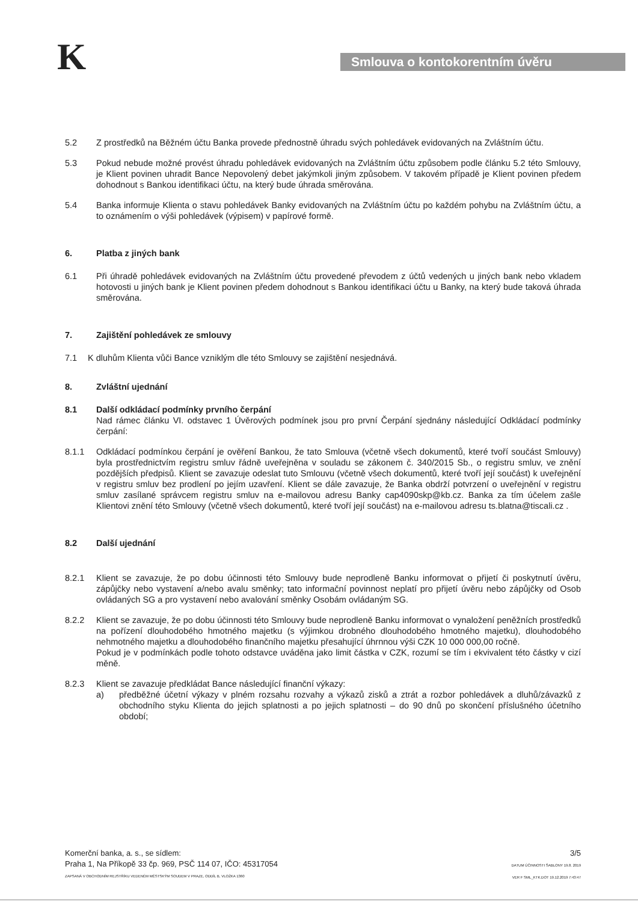K Smlouva o kontokorentním úvěru
5.2 Z prostředků na Běžném účtu Banka provede přednostně úhradu svých pohledávek evidovaných na Zvláštním účtu.
5.3 Pokud nebude možné provést úhradu pohledávek evidovaných na Zvláštním účtu způsobem podle článku 5.2 této Smlouvy, je Klient povinen uhradit Bance Nepovolený debet jakýmkoli jiným způsobem. V takovém případě je Klient povinen předem dohodnout s Bankou identifikaci účtu, na který bude úhrada směrována.
5.4 Banka informuje Klienta o stavu pohledávek Banky evidovaných na Zvláštním účtu po každém pohybu na Zvláštním účtu, a to oznámením o výši pohledávek (výpisem) v papírové formě.
6. Platba z jiných bank
6.1 Při úhradě pohledávek evidovaných na Zvláštním účtu provedené převodem z účtů vedených u jiných bank nebo vkladem hotovosti u jiných bank je Klient povinen předem dohodnout s Bankou identifikaci účtu u Banky, na který bude taková úhrada směrována.
7. Zajištění pohledávek ze smlouvy
7.1 K dluhům Klienta vůči Bance vzniklým dle této Smlouvy se zajištění nesjednává.
8. Zvláštní ujednání
8.1 Další odkládací podmínky prvního čerpání
Nad rámec článku VI. odstavec 1 Úvěrových podmínek jsou pro první Čerpání sjednány následující Odkládací podmínky čerpání:
8.1.1 Odkládací podmínkou čerpání je ověření Bankou, že tato Smlouva (včetně všech dokumentů, které tvoří součást Smlouvy) byla prostřednictvím registru smluv řádně uveřejněna v souladu se zákonem č. 340/2015 Sb., o registru smluv, ve znění pozdějších předpisů. Klient se zavazuje odeslat tuto Smlouvu (včetně všech dokumentů, které tvoří její součást) k uveřejnění v registru smluv bez prodlení po jejím uzavření. Klient se dále zavazuje, že Banka obdrží potvrzení o uveřejnění v registru smluv zasílané správcem registru smluv na e-mailovou adresu Banky cap4090skp@kb.cz. Banka za tím účelem zašle Klientovi znění této Smlouvy (včetně všech dokumentů, které tvoří její součást) na e-mailovou adresu ts.blatna@tiscali.cz .
8.2 Další ujednání
8.2.1 Klient se zavazuje, že po dobu účinnosti této Smlouvy bude neprodleně Banku informovat o přijetí či poskytnutí úvěru, zápůjčky nebo vystavení a/nebo avalu směnky; tato informační povinnost neplatí pro přijetí úvěru nebo zápůjčky od Osob ovládaných SG a pro vystavení nebo avalování směnky Osobám ovládaným SG.
8.2.2 Klient se zavazuje, že po dobu účinnosti této Smlouvy bude neprodleně Banku informovat o vynaložení peněžních prostředků na pořízení dlouhodobého hmotného majetku (s výjimkou drobného dlouhodobého hmotného majetku), dlouhodobého nehmotného majetku a dlouhodobého finančního majetku přesahující úhrnnou výši CZK 10 000 000,00 ročně.
Pokud je v podmínkách podle tohoto odstavce uváděna jako limit částka v CZK, rozumí se tím i ekvivalent této částky v cizí měně.
8.2.3 Klient se zavazuje předkládat Bance následující finanční výkazy:
a) předběžné účetní výkazy v plném rozsahu rozvahy a výkazů zisků a ztrát a rozbor pohledávek a dluhů/závazků z obchodního styku Klienta do jejich splatnosti a po jejich splatnosti – do 90 dnů po skončení příslušného účetního období;
Komerční banka, a. s., se sídlem:
Praha 1, Na Příkopě 33 čp. 969, PSČ 114 07, IČO: 45317054
ZAPSANÁ V OBCHODNÍM REJSTŘÍKU VEDENÉM MĚSTSKÝM SOUDEM V PRAZE, ODDÍL B, VLOŽKA 1360
3/5
DATUM ÚČINNOSTI ŠABLONY 19.8. 2019
VER F SML_KTK.DOT 19.12.2019 7:43:47